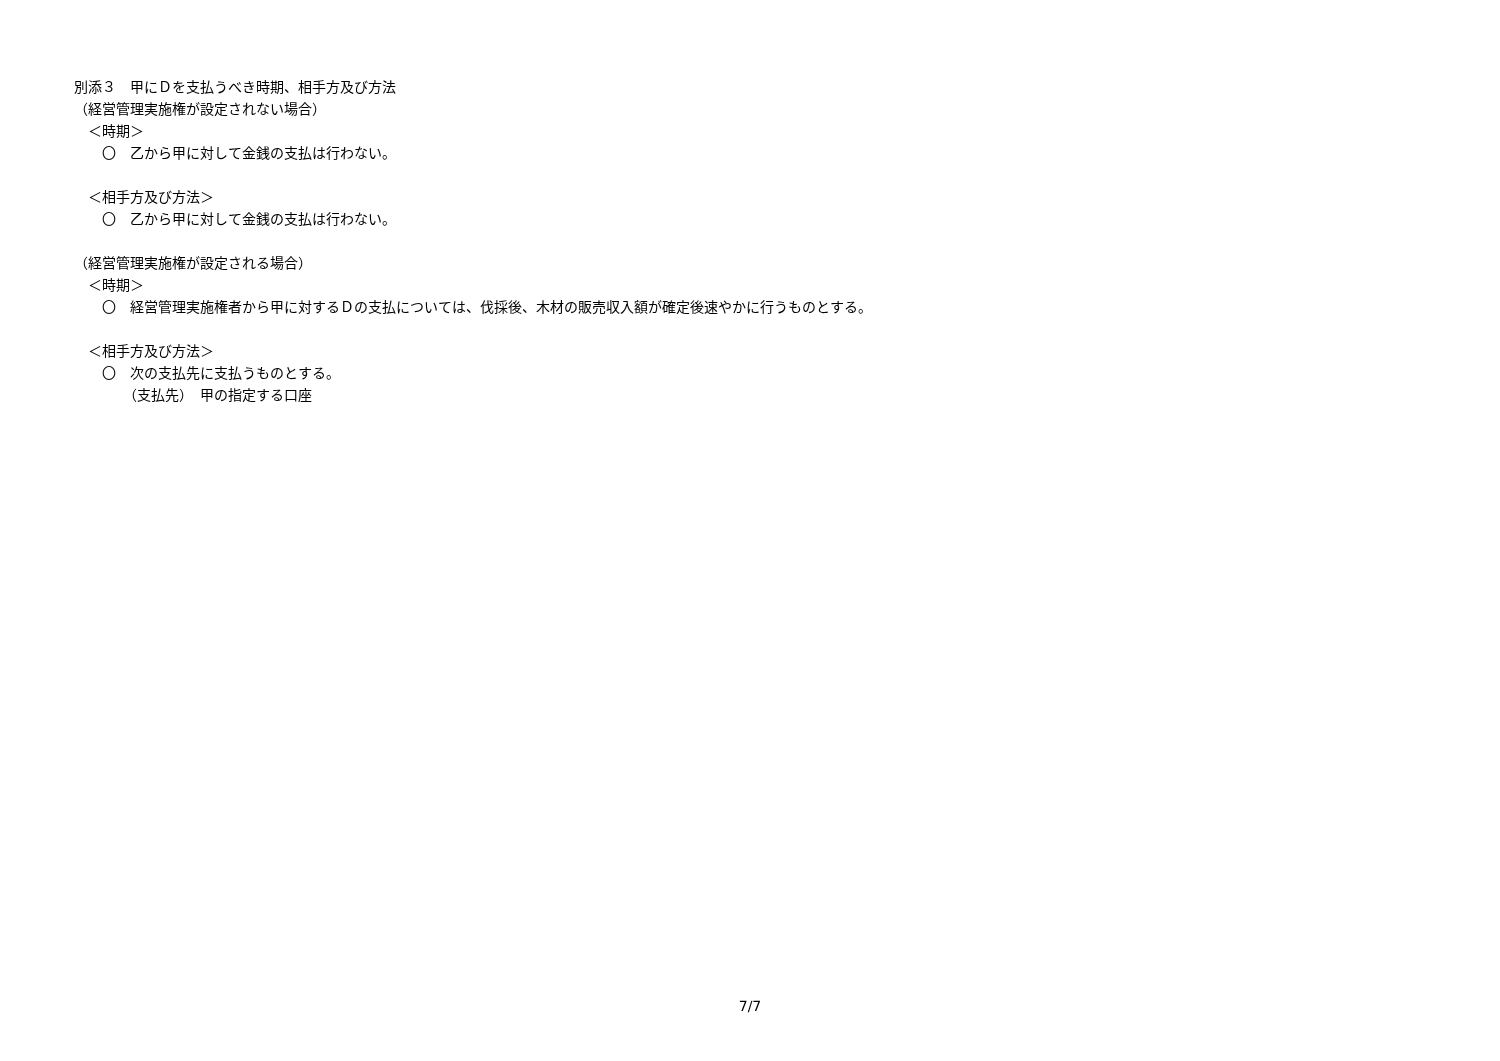別添３　甲にＤを支払うべき時期、相手方及び方法
（経営管理実施権が設定されない場合）
　＜時期＞
　　〇　乙から甲に対して金銭の支払は行わない。
　＜相手方及び方法＞
　　〇　乙から甲に対して金銭の支払は行わない。
（経営管理実施権が設定される場合）
　＜時期＞
　　〇　経営管理実施権者から甲に対するＤの支払については、伐採後、木材の販売収入額が確定後速やかに行うものとする。
　＜相手方及び方法＞
　　〇　次の支払先に支払うものとする。
　　　　（支払先）　甲の指定する口座
7/7